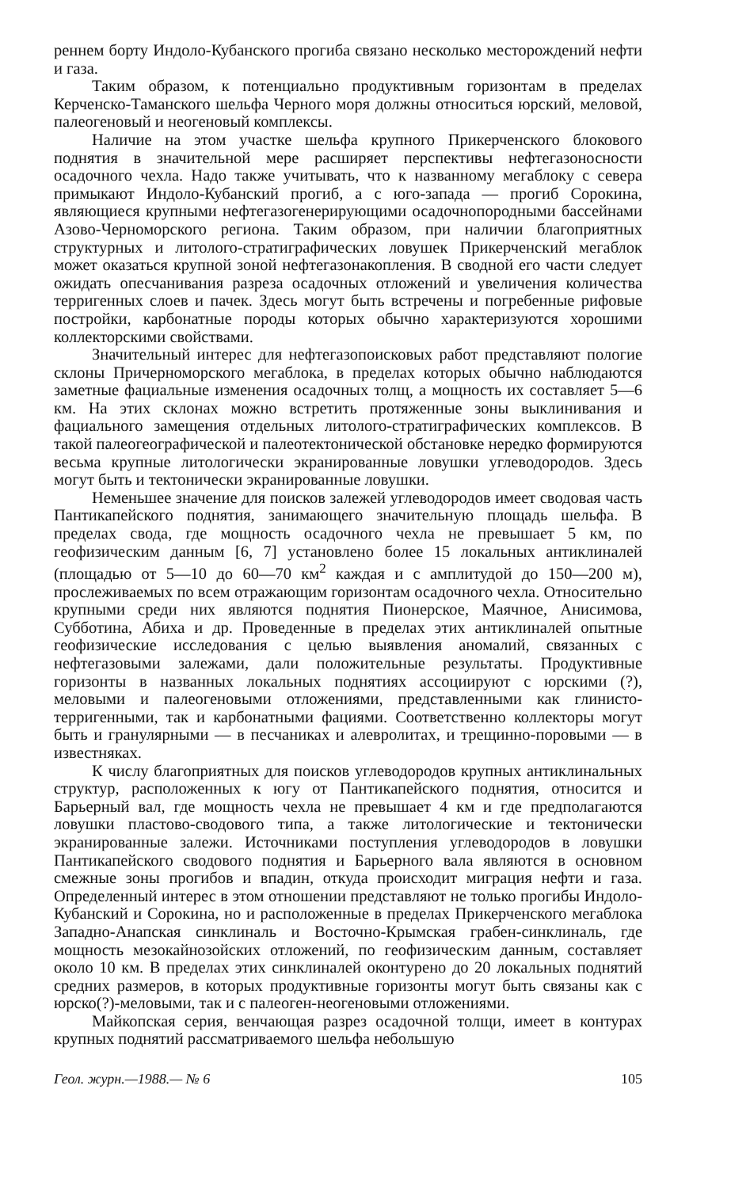реннем борту Индоло-Кубанского прогиба связано несколько месторождений нефти и газа.
Таким образом, к потенциально продуктивным горизонтам в пределах Керченско-Таманского шельфа Черного моря должны относиться юрский, меловой, палеогеновый и неогеновый комплексы.
Наличие на этом участке шельфа крупного Прикерченского блокового поднятия в значительной мере расширяет перспективы нефтегазоносности осадочного чехла. Надо также учитывать, что к названному мегаблоку с севера примыкают Индоло-Кубанский прогиб, а с юго-запада — прогиб Сорокина, являющиеся крупными нефтегазогенерирующими осадочнопородными бассейнами Азово-Черноморского региона. Таким образом, при наличии благоприятных структурных и литолого-стратиграфических ловушек Прикерченский мегаблок может оказаться крупной зоной нефтегазонакопления. В сводной его части следует ожидать опесчанивания разреза осадочных отложений и увеличения количества терригенных слоев и пачек. Здесь могут быть встречены и погребенные рифовые постройки, карбонатные породы которых обычно характеризуются хорошими коллекторскими свойствами.
Значительный интерес для нефтегазопоисковых работ представляют пологие склоны Причерноморского мегаблока, в пределах которых обычно наблюдаются заметные фациальные изменения осадочных толщ, а мощность их составляет 5—6 км. На этих склонах можно встретить протяженные зоны выклинивания и фациального замещения отдельных литолого-стратиграфических комплексов. В такой палеогеографической и палеотектонической обстановке нередко формируются весьма крупные литологически экранированные ловушки углеводородов. Здесь могут быть и тектонически экранированные ловушки.
Неменьшее значение для поисков залежей углеводородов имеет сводовая часть Пантикапейского поднятия, занимающего значительную площадь шельфа. В пределах свода, где мощность осадочного чехла не превышает 5 км, по геофизическим данным [6, 7] установлено более 15 локальных антиклиналей (площадью от 5—10 до 60—70 км<sup>2</sup> каждая и с амплитудой до 150—200 м), прослеживаемых по всем отражающим горизонтам осадочного чехла. Относительно крупными среди них являются поднятия Пионерское, Маячное, Анисимова, Субботина, Абиха и др. Проведенные в пределах этих антиклиналей опытные геофизические исследования с целью выявления аномалий, связанных с нефтегазовыми залежами, дали положительные результаты. Продуктивные горизонты в названных локальных поднятиях ассоциируют с юрскими (?), меловыми и палеогеновыми отложениями, представленными как глинисто-терригенными, так и карбонатными фациями. Соответственно коллекторы могут быть и гранулярными — в песчаниках и алевролитах, и трещинно-поровыми — в известняках.
К числу благоприятных для поисков углеводородов крупных антиклинальных структур, расположенных к югу от Пантикапейского поднятия, относится и Барьерный вал, где мощность чехла не превышает 4 км и где предполагаются ловушки пластово-сводового типа, а также литологические и тектонически экранированные залежи. Источниками поступления углеводородов в ловушки Пантикапейского сводового поднятия и Барьерного вала являются в основном смежные зоны прогибов и впадин, откуда происходит миграция нефти и газа. Определенный интерес в этом отношении представляют не только прогибы Индоло-Кубанский и Сорокина, но и расположенные в пределах Прикерченского мегаблока Западно-Анапская синклиналь и Восточно-Крымская грабен-синклиналь, где мощность мезокайнозойских отложений, по геофизическим данным, составляет около 10 км. В пределах этих синклиналей оконтурено до 20 локальных поднятий средних размеров, в которых продуктивные горизонты могут быть связаны как с юрско(?)-меловыми, так и с палеоген-неогеновыми отложениями.
Майкопская серия, венчающая разрез осадочной толщи, имеет в контурах крупных поднятий рассматриваемого шельфа небольшую
Геол. журн.—1988.— № 6 105